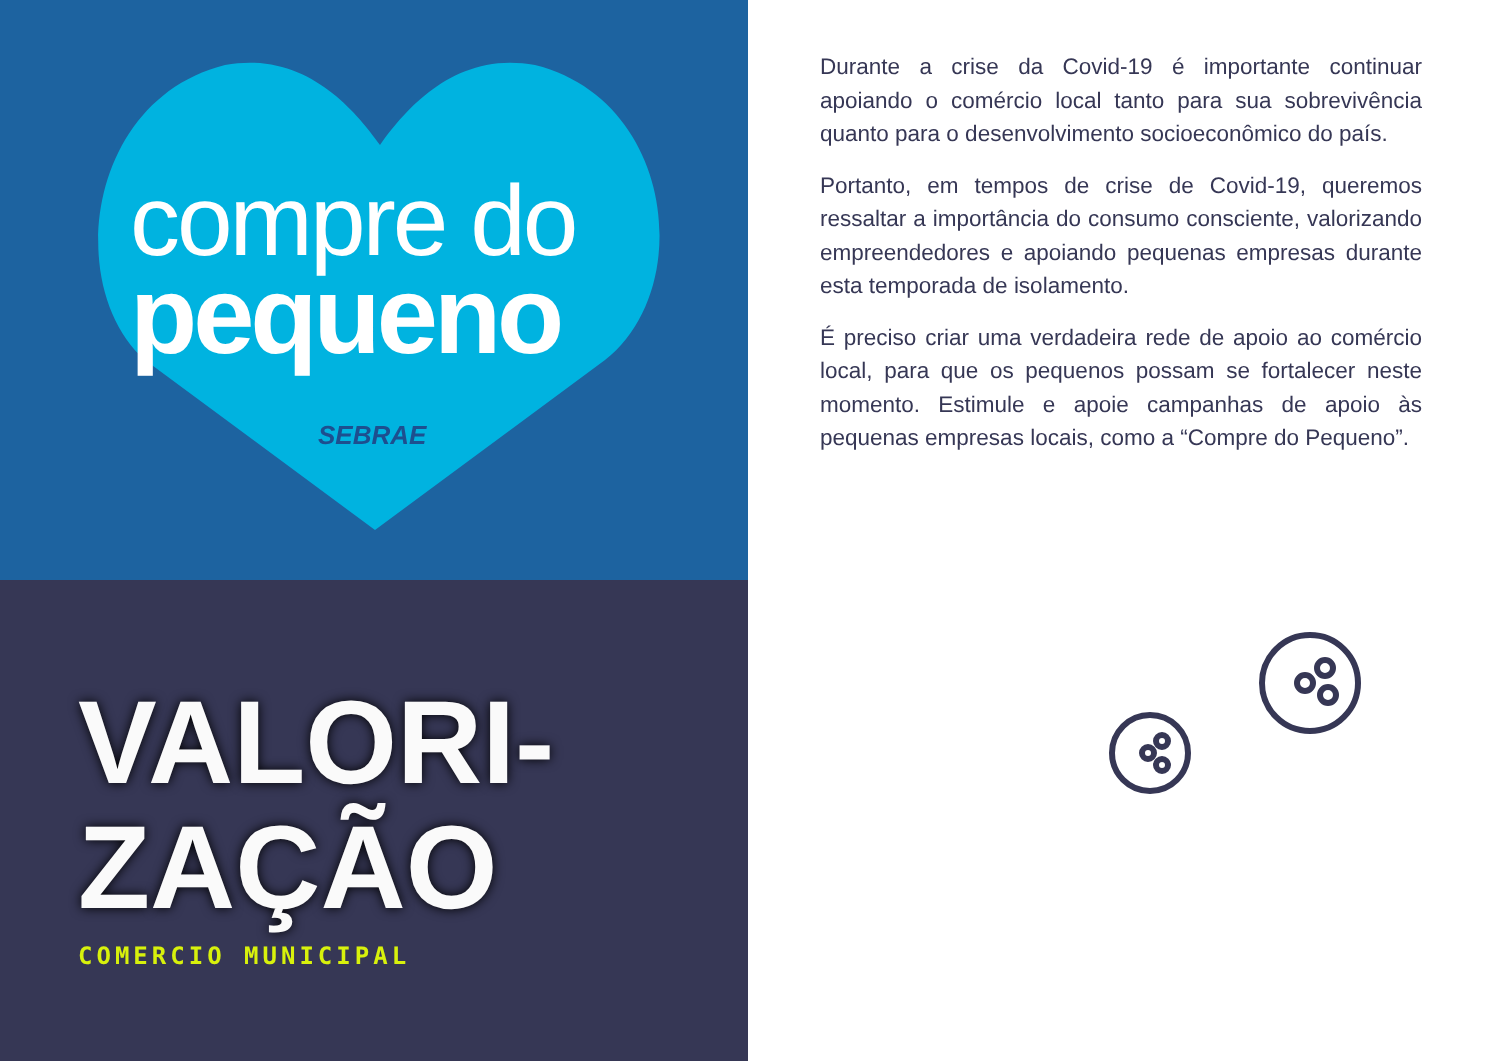compre do
pequeno
SEBRAE
VALORI-
ZAÇÃO
COMERCIO MUNICIPAL
Durante a crise da Covid-19 é importante continuar apoiando o comércio local tanto para sua sobrevivência quanto para o desenvolvimento socioeconômico do país.
Portanto, em tempos de crise de Covid-19, queremos ressaltar a importância do consumo consciente, valorizando empreendedores e apoiando pequenas empresas durante esta temporada de isolamento.
É preciso criar uma verdadeira rede de apoio ao comércio local, para que os pequenos possam se fortalecer neste momento. Estimule e apoie campanhas de apoio às pequenas empresas locais, como a “Compre do Pequeno”.